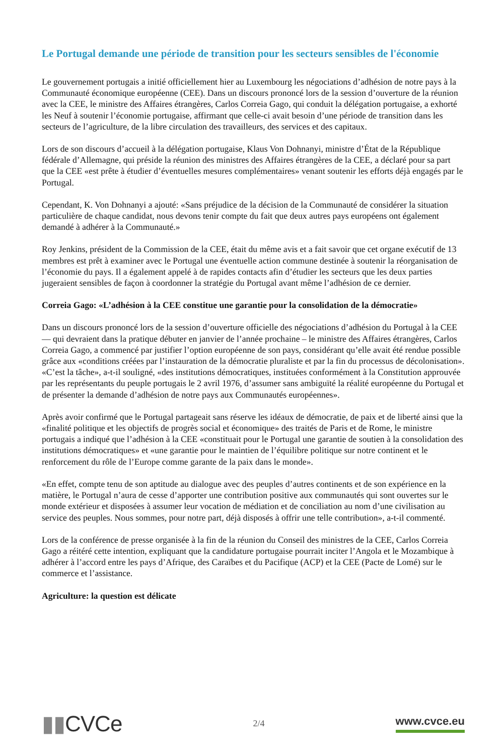Le Portugal demande une période de transition pour les secteurs sensibles de l'économie
Le gouvernement portugais a initié officiellement hier au Luxembourg les négociations d’adhésion de notre pays à la Communauté économique européenne (CEE). Dans un discours prononcé lors de la session d’ouverture de la réunion avec la CEE, le ministre des Affaires étrangères, Carlos Correia Gago, qui conduit la délégation portugaise, a exhorté les Neuf à soutenir l’économie portugaise, affirmant que celle-ci avait besoin d’une période de transition dans les secteurs de l’agriculture, de la libre circulation des travailleurs, des services et des capitaux.
Lors de son discours d’accueil à la délégation portugaise, Klaus Von Dohnanyi, ministre d’État de la République fédérale d’Allemagne, qui préside la réunion des ministres des Affaires étrangères de la CEE, a déclaré pour sa part que la CEE «est prête à étudier d’éventuelles mesures complémentaires» venant soutenir les efforts déjà engagés par le Portugal.
Cependant, K. Von Dohnanyi a ajouté: «Sans préjudice de la décision de la Communauté de considérer la situation particulière de chaque candidat, nous devons tenir compte du fait que deux autres pays européens ont également demandé à adhérer à la Communauté.»
Roy Jenkins, président de la Commission de la CEE, était du même avis et a fait savoir que cet organe exécutif de 13 membres est prêt à examiner avec le Portugal une éventuelle action commune destinée à soutenir la réorganisation de l’économie du pays. Il a également appelé à de rapides contacts afin d’étudier les secteurs que les deux parties jugeraient sensibles de façon à coordonner la stratégie du Portugal avant même l’adhésion de ce dernier.
Correia Gago: «L’adhésion à la CEE constitue une garantie pour la consolidation de la démocratie»
Dans un discours prononcé lors de la session d’ouverture officielle des négociations d’adhésion du Portugal à la CEE — qui devraient dans la pratique débuter en janvier de l’année prochaine – le ministre des Affaires étrangères, Carlos Correia Gago, a commencé par justifier l’option européenne de son pays, considérant qu’elle avait été rendue possible grâce aux «conditions créées par l’instauration de la démocratie pluraliste et par la fin du processus de décolonisation». «C’est la tâche», a-t-il souligné, «des institutions démocratiques, instituées conformément à la Constitution approuvée par les représentants du peuple portugais le 2 avril 1976, d’assumer sans ambiguïté la réalité européenne du Portugal et de présenter la demande d’adhésion de notre pays aux Communautés européennes».
Après avoir confirmé que le Portugal partageait sans réserve les idéaux de démocratie, de paix et de liberté ainsi que la «finalité politique et les objectifs de progrès social et économique» des traités de Paris et de Rome, le ministre portugais a indiqué que l’adhésion à la CEE «constituait pour le Portugal une garantie de soutien à la consolidation des institutions démocratiques» et «une garantie pour le maintien de l’équilibre politique sur notre continent et le renforcement du rôle de l’Europe comme garante de la paix dans le monde».
«En effet, compte tenu de son aptitude au dialogue avec des peuples d’autres continents et de son expérience en la matière, le Portugal n’aura de cesse d’apporter une contribution positive aux communautés qui sont ouvertes sur le monde extérieur et disposées à assumer leur vocation de médiation et de conciliation au nom d’une civilisation au service des peuples. Nous sommes, pour notre part, déjà disposés à offrir une telle contribution», a-t-il commenté.
Lors de la conférence de presse organisée à la fin de la réunion du Conseil des ministres de la CEE, Carlos Correia Gago a réitéré cette intention, expliquant que la candidature portugaise pourrait inciter l’Angola et le Mozambique à adhérer à l’accord entre les pays d’Afrique, des Caraïbes et du Pacifique (ACP) et la CEE (Pacte de Lomé) sur le commerce et l’assistance.
Agriculture: la question est délicate
▮▮CVCe
2/4
www.cvce.eu